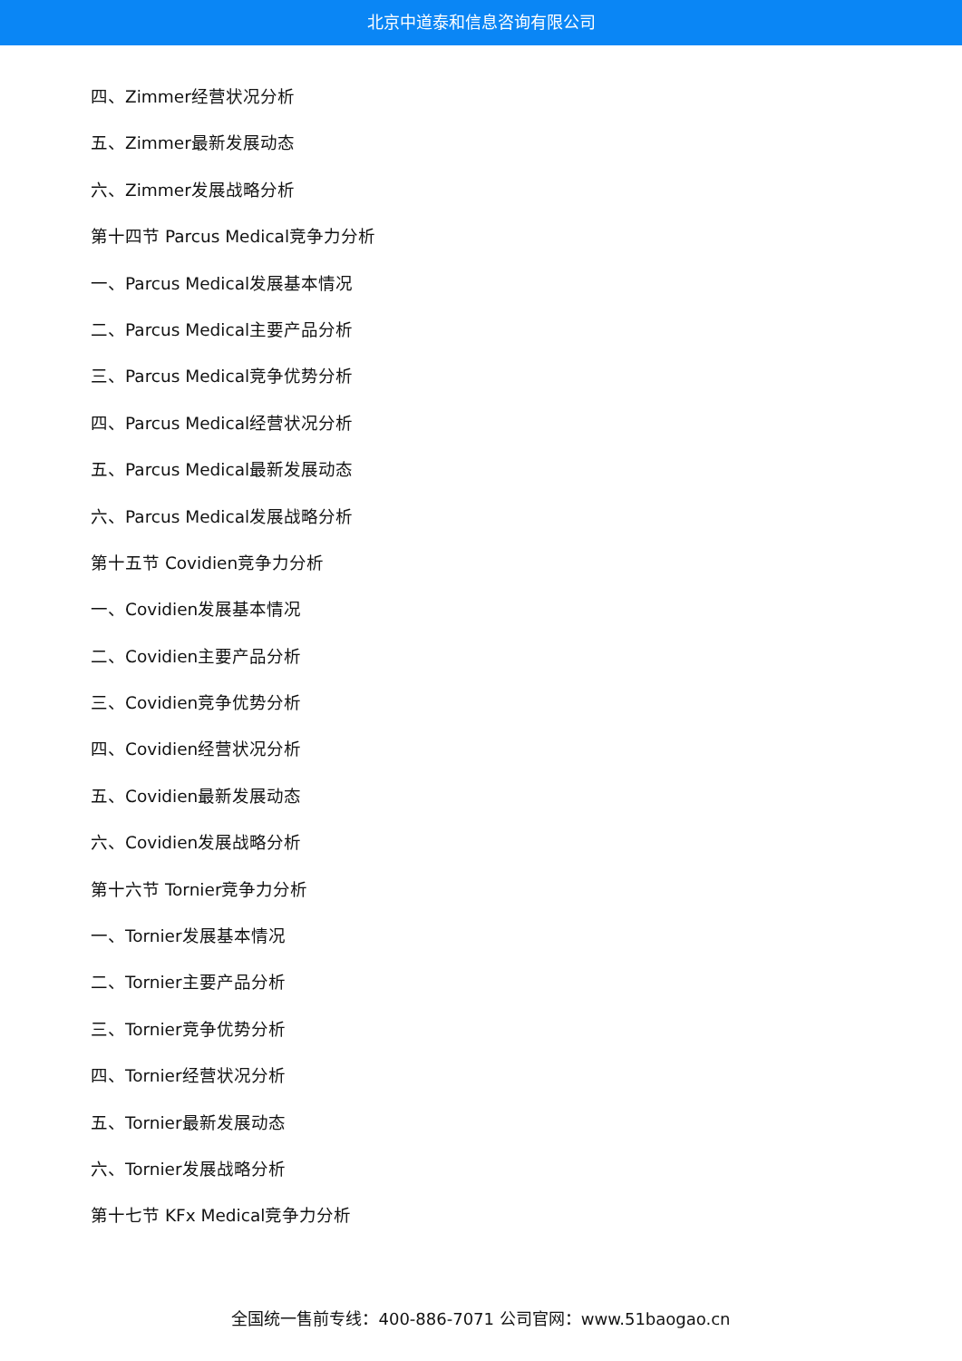北京中道泰和信息咨询有限公司
四、Zimmer经营状况分析
五、Zimmer最新发展动态
六、Zimmer发展战略分析
第十四节 Parcus Medical竞争力分析
一、Parcus Medical发展基本情况
二、Parcus Medical主要产品分析
三、Parcus Medical竞争优势分析
四、Parcus Medical经营状况分析
五、Parcus Medical最新发展动态
六、Parcus Medical发展战略分析
第十五节 Covidien竞争力分析
一、Covidien发展基本情况
二、Covidien主要产品分析
三、Covidien竞争优势分析
四、Covidien经营状况分析
五、Covidien最新发展动态
六、Covidien发展战略分析
第十六节 Tornier竞争力分析
一、Tornier发展基本情况
二、Tornier主要产品分析
三、Tornier竞争优势分析
四、Tornier经营状况分析
五、Tornier最新发展动态
六、Tornier发展战略分析
第十七节 KFx Medical竞争力分析
全国统一售前专线：400-886-7071 公司官网：www.51baogao.cn